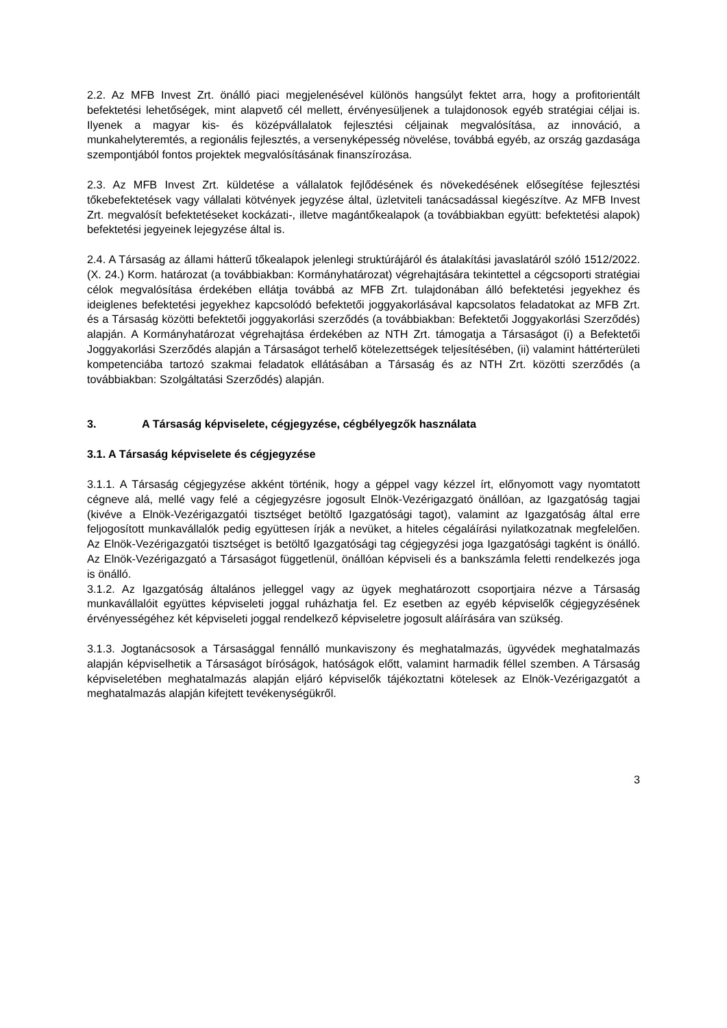2.2. Az MFB Invest Zrt. önálló piaci megjelenésével különös hangsúlyt fektet arra, hogy a profitorientált befektetési lehetőségek, mint alapvető cél mellett, érvényesüljenek a tulajdonosok egyéb stratégiai céljai is. Ilyenek a magyar kis- és középvállalatok fejlesztési céljainak megvalósítása, az innováció, a munkahelyteremtés, a regionális fejlesztés, a versenyképesség növelése, továbbá egyéb, az ország gazdasága szempontjából fontos projektek megvalósításának finanszírozása.
2.3. Az MFB Invest Zrt. küldetése a vállalatok fejlődésének és növekedésének elősegítése fejlesztési tőkebefektetések vagy vállalati kötvények jegyzése által, üzletviteli tanácsadással kiegészítve. Az MFB Invest Zrt. megvalósít befektetéseket kockázati-, illetve magántőkealapok (a továbbiakban együtt: befektetési alapok) befektetési jegyeinek lejegyzése által is.
2.4. A Társaság az állami hátterű tőkealapok jelenlegi struktúrájáról és átalakítási javaslatáról szóló 1512/2022. (X. 24.) Korm. határozat (a továbbiakban: Kormányhatározat) végrehajtására tekintettel a cégcsoporti stratégiai célok megvalósítása érdekében ellátja továbbá az MFB Zrt. tulajdonában álló befektetési jegyekhez és ideiglenes befektetési jegyekhez kapcsolódó befektetői joggyakorlásával kapcsolatos feladatokat az MFB Zrt. és a Társaság közötti befektetői joggyakorlási szerződés (a továbbiakban: Befektetői Joggyakorlási Szerződés) alapján. A Kormányhatározat végrehajtása érdekében az NTH Zrt. támogatja a Társaságot (i) a Befektetői Joggyakorlási Szerződés alapján a Társaságot terhelő kötelezettségek teljesítésében, (ii) valamint háttérterületi kompetenciába tartozó szakmai feladatok ellátásában a Társaság és az NTH Zrt. közötti szerződés (a továbbiakban: Szolgáltatási Szerződés) alapján.
3. A Társaság képviselete, cégjegyzése, cégbélyegzők használata
3.1. A Társaság képviselete és cégjegyzése
3.1.1. A Társaság cégjegyzése akként történik, hogy a géppel vagy kézzel írt, előnyomott vagy nyomtatott cégneve alá, mellé vagy felé a cégjegyzésre jogosult Elnök-Vezérigazgató önállóan, az Igazgatóság tagjai (kivéve a Elnök-Vezérigazgatói tisztséget betöltő Igazgatósági tagot), valamint az Igazgatóság által erre feljogosított munkavállalók pedig együttesen írják a nevüket, a hiteles cégaláírási nyilatkozatnak megfelelően. Az Elnök-Vezérigazgatói tisztséget is betöltő Igazgatósági tag cégjegyzési joga Igazgatósági tagként is önálló. Az Elnök-Vezérigazgató a Társaságot függetlenül, önállóan képviseli és a bankszámla feletti rendelkezés joga is önálló.
3.1.2. Az Igazgatóság általános jelleggel vagy az ügyek meghatározott csoportjaira nézve a Társaság munkavállalóit együttes képviseleti joggal ruházhatja fel. Ez esetben az egyéb képviselők cégjegyzésének érvényességéhez két képviseleti joggal rendelkező képviseletre jogosult aláírására van szükség.
3.1.3. Jogtanácsosok a Társasággal fennálló munkaviszony és meghatalmazás, ügyvédek meghatalmazás alapján képviselhetik a Társaságot bíróságok, hatóságok előtt, valamint harmadik féllel szemben. A Társaság képviseletében meghatalmazás alapján eljáró képviselők tájékoztatni kötelesek az Elnök-Vezérigazgatót a meghatalmazás alapján kifejtett tevékenységükről.
3